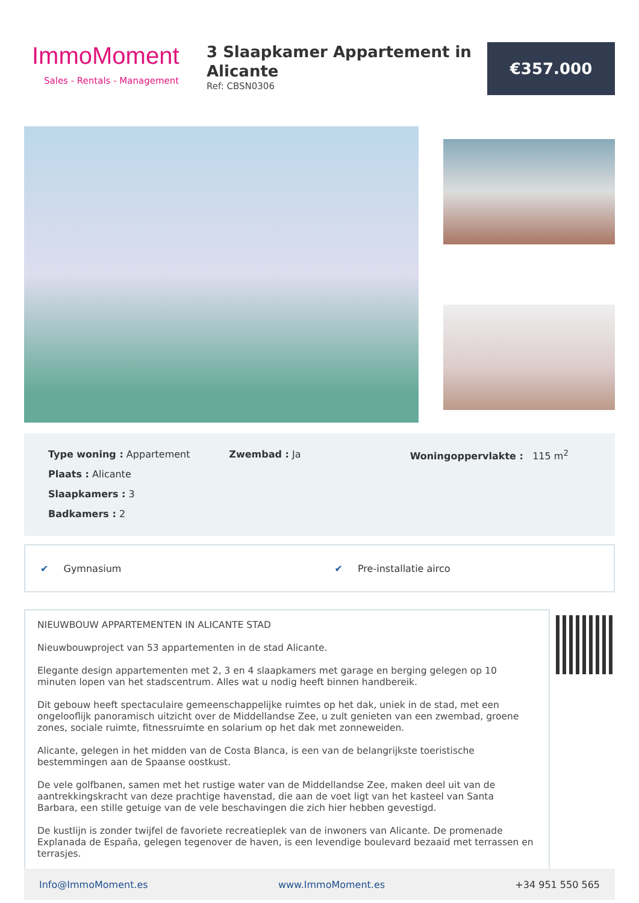ImmoMoment
Sales - Rentals - Management
3 Slaapkamer Appartement in Alicante
Ref: CBSN0306
€357.000
Type woning : Appartement
Plaats : Alicante
Slaapkamers : 3
Badkamers : 2
Zwembad : Ja Woningoppervlakte : 115 m<sup>2</sup>
✔ Gymnasium ✔ Pre-installatie airco
NIEUWBOUW APPARTEMENTEN IN ALICANTE STAD
Nieuwbouwproject van 53 appartementen in de stad Alicante.
Elegante design appartementen met 2, 3 en 4 slaapkamers met garage en berging gelegen op 10 minuten lopen van het stadscentrum. Alles wat u nodig heeft binnen handbereik.
Dit gebouw heeft spectaculaire gemeenschappelijke ruimtes op het dak, uniek in de stad, met een ongelooflijk panoramisch uitzicht over de Middellandse Zee, u zult genieten van een zwembad, groene zones, sociale ruimte, fitnessruimte en solarium op het dak met zonneweiden.
Alicante, gelegen in het midden van de Costa Blanca, is een van de belangrijkste toeristische bestemmingen aan de Spaanse oostkust.
De vele golfbanen, samen met het rustige water van de Middellandse Zee, maken deel uit van de aantrekkingskracht van deze prachtige havenstad, die aan de voet ligt van het kasteel van Santa Barbara, een stille getuige van de vele beschavingen die zich hier hebben gevestigd.
De kustlijn is zonder twijfel de favoriete recreatieplek van de inwoners van Alicante. De promenade Explanada de España, gelegen tegenover de haven, is een levendige boulevard bezaaid met terrassen en terrasjes.
Info@ImmoMoment.es www.ImmoMoment.es +34 951 550 565